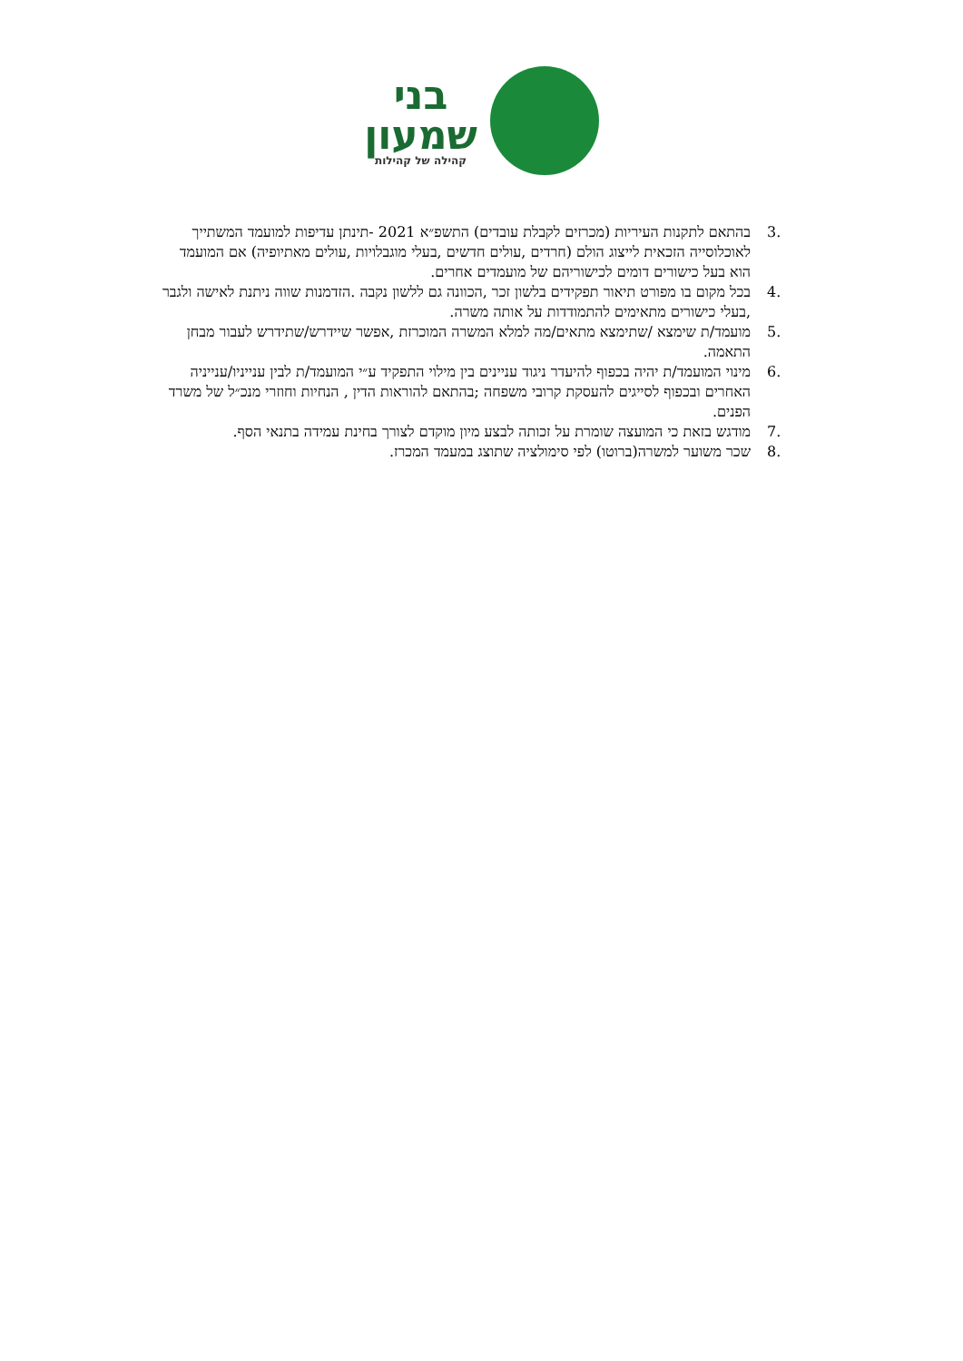בני
שמעון
קהילה של קהילות
3. בהתאם לתקנות העיריות (מכרזים לקבלת עובדים) התשפ״א 2021 -תינתן עדיפות למועמד המשתייך לאוכלוסייה הזכאית לייצוג הולם (חרדים ,עולים חדשים ,בעלי מוגבלויות ,עולים מאתיופיה) אם המועמד הוא בעל כישורים דומים לכישוריהם של מועמדים אחרים.
4. בכל מקום בו מפורט תיאור תפקידים בלשון זכר ,הכוונה גם ללשון נקבה .הזדמנות שווה ניתנת לאישה ולגבר ,בעלי כישורים מתאימים להתמודדות על אותה משרה.
5. מועמד/ת שימצא /שתימצא מתאים/מה למלא המשרה המוכרזת ,אפשר שיידרש/שתידרש לעבור מבחן התאמה.
6. מינוי המועמד/ת יהיה בכפוף להיעדר ניגוד עניינים בין מילוי התפקיד ע״י המועמד/ת לבין ענייניו/ענייניה האחרים ובכפוף לסייגים להעסקת קרובי משפחה ;בהתאם להוראות הדין , הנחיות וחוזרי מנכ״ל של משרד הפנים.
7. מודגש בזאת כי המועצה שומרת על זכותה לבצע מיון מוקדם לצורך בחינת עמידה בתנאי הסף.
8. שכר משוער למשרה(ברוטו) לפי סימולציה שתוצג במעמד המכרז.